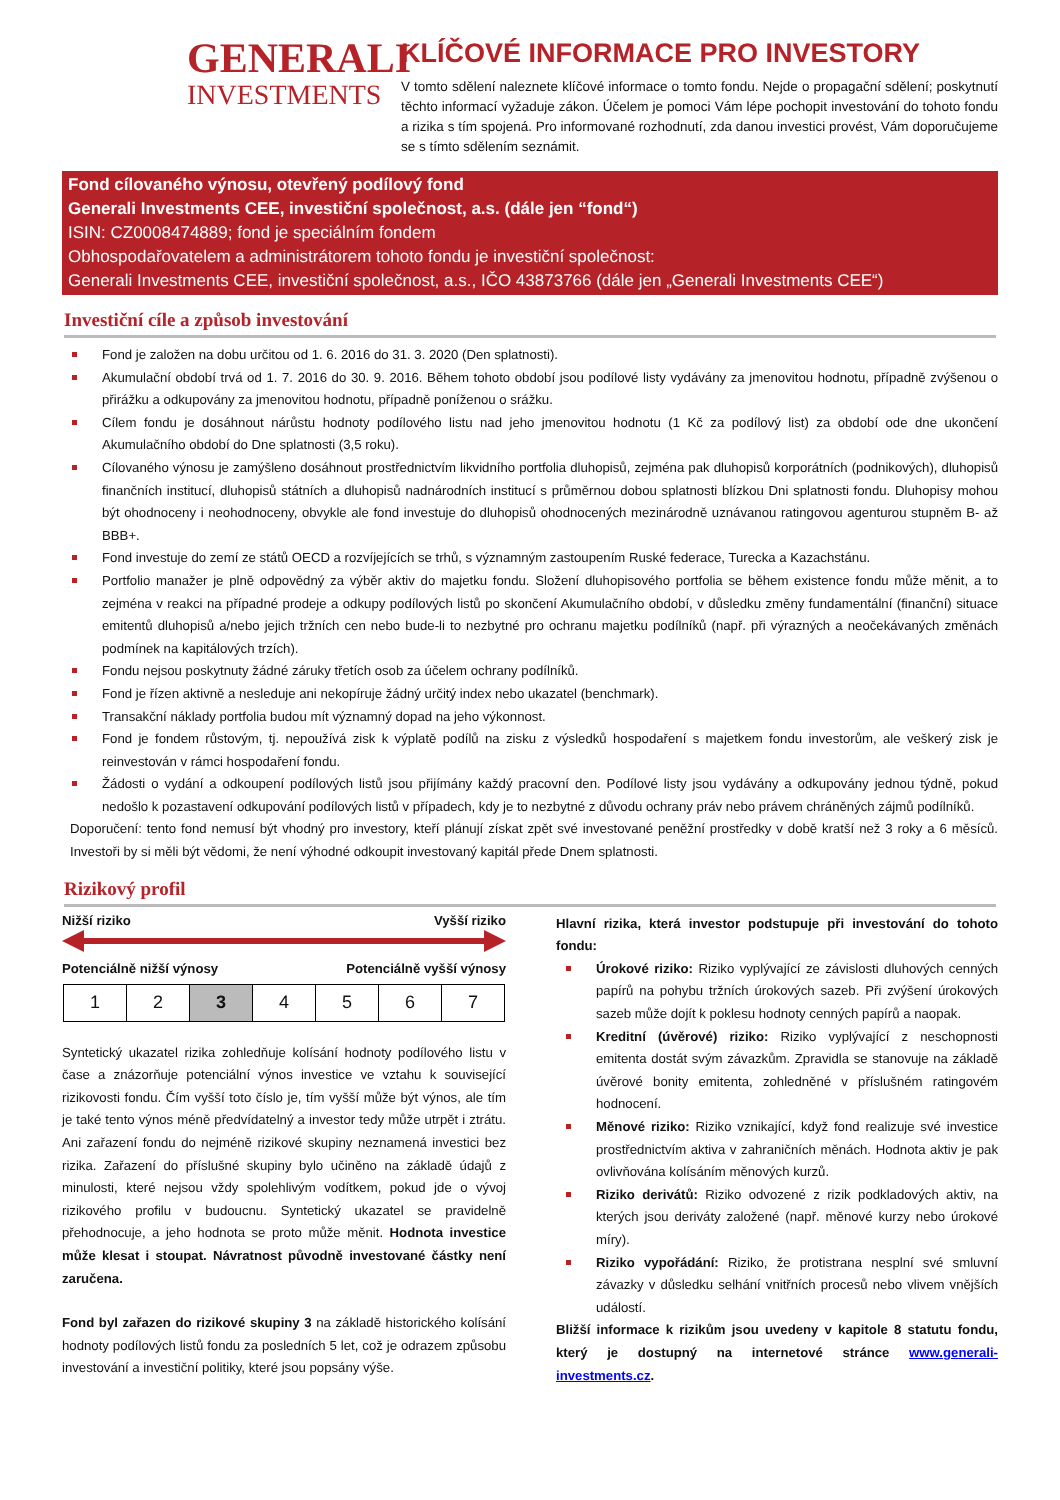GENERALI
INVESTMENTS
KLÍČOVÉ INFORMACE PRO INVESTORY
V tomto sdělení naleznete klíčové informace o tomto fondu. Nejde o propagační sdělení; poskytnutí těchto informací vyžaduje zákon. Účelem je pomoci Vám lépe pochopit investování do tohoto fondu a rizika s tím spojená. Pro informované rozhodnutí, zda danou investici provést, Vám doporučujeme se s tímto sdělením seznámit.
Fond cílovaného výnosu, otevřený podílový fond
Generali Investments CEE, investiční společnost, a.s. (dále jen “fond“)
ISIN: CZ0008474889; fond je speciálním fondem
Obhospodařovatelem a administrátorem tohoto fondu je investiční společnost:
Generali Investments CEE, investiční společnost, a.s., IČO 43873766 (dále jen „Generali Investments CEE“)
Investiční cíle a způsob investování
Fond je založen na dobu určitou od 1. 6. 2016 do 31. 3. 2020 (Den splatnosti).
Akumulační období trvá od 1. 7. 2016 do 30. 9. 2016. Během tohoto období jsou podílové listy vydávány za jmenovitou hodnotu, případně zvýšenou o přirážku a odkupovány za jmenovitou hodnotu, případně poníženou o srážku.
Cílem fondu je dosáhnout nárůstu hodnoty podílového listu nad jeho jmenovitou hodnotu (1 Kč za podílový list) za období ode dne ukončení Akumulačního období do Dne splatnosti (3,5 roku).
Cílovaného výnosu je zamýšleno dosáhnout prostřednictvím likvidního portfolia dluhopisů, zejména pak dluhopisů korporátních (podnikových), dluhopisů finančních institucí, dluhopisů státních a dluhopisů nadnárodních institucí s průměrnou dobou splatnosti blízkou Dni splatnosti fondu. Dluhopisy mohou být ohodnoceny i neohodnoceny, obvykle ale fond investuje do dluhopisů ohodnocených mezinárodně uznávanou ratingovou agenturou stupněm B- až BBB+.
Fond investuje do zemí ze států OECD a rozvíjejících se trhů, s významným zastoupením Ruské federace, Turecka a Kazachstánu.
Portfolio manažer je plně odpovědný za výběr aktiv do majetku fondu. Složení dluhopisového portfolia se během existence fondu může měnit, a to zejména v reakci na případné prodeje a odkupy podílových listů po skončení Akumulačního období, v důsledku změny fundamentální (finanční) situace emitentů dluhopisů a/nebo jejich tržních cen nebo bude-li to nezbytné pro ochranu majetku podílníků (např. při výrazných a neočekávaných změnách podmínek na kapitálových trzích).
Fondu nejsou poskytnuty žádné záruky třetích osob za účelem ochrany podílníků.
Fond je řízen aktivně a nesleduje ani nekopíruje žádný určitý index nebo ukazatel (benchmark).
Transakční náklady portfolia budou mít významný dopad na jeho výkonnost.
Fond je fondem růstovým, tj. nepoužívá zisk k výplatě podílů na zisku z výsledků hospodaření s majetkem fondu investorům, ale veškerý zisk je reinvestován v rámci hospodaření fondu.
Žádosti o vydání a odkoupení podílových listů jsou přijímány každý pracovní den. Podílové listy jsou vydávány a odkupovány jednou týdně, pokud nedošlo k pozastavení odkupování podílových listů v případech, kdy je to nezbytné z důvodu ochrany práv nebo právem chráněných zájmů podílníků.
Doporučení: tento fond nemusí být vhodný pro investory, kteří plánují získat zpět své investované peněžní prostředky v době kratší než 3 roky a 6 měsíců. Investoři by si měli být vědomi, že není výhodné odkoupit investovaný kapitál přede Dnem splatnosti.
Rizikový profil
Nižší riziko Vyšší riziko
Potenciálně nižší výnosy Potenciálně vyšší výnosy
| 1 | 2 | 3 | 4 | 5 | 6 | 7 |
Syntetický ukazatel rizika zohledňuje kolísání hodnoty podílového listu v čase a znázorňuje potenciální výnos investice ve vztahu k související rizikovosti fondu. Čím vyšší toto číslo je, tím vyšší může být výnos, ale tím je také tento výnos méně předvídatelný a investor tedy může utrpět i ztrátu. Ani zařazení fondu do nejméně rizikové skupiny neznamená investici bez rizika. Zařazení do příslušné skupiny bylo učiněno na základě údajů z minulosti, které nejsou vždy spolehlivým vodítkem, pokud jde o vývoj rizikového profilu v budoucnu. Syntetický ukazatel se pravidelně přehodnocuje, a jeho hodnota se proto může měnit. Hodnota investice může klesat i stoupat. Návratnost původně investované částky není zaručena.
Fond byl zařazen do rizikové skupiny 3 na základě historického kolísání hodnoty podílových listů fondu za posledních 5 let, což je odrazem způsobu investování a investiční politiky, které jsou popsány výše.
Hlavní rizika, která investor podstupuje při investování do tohoto fondu:
Úrokové riziko: Riziko vyplývající ze závislosti dluhových cenných papírů na pohybu tržních úrokových sazeb. Při zvýšení úrokových sazeb může dojít k poklesu hodnoty cenných papírů a naopak.
Kreditní (úvěrové) riziko: Riziko vyplývající z neschopnosti emitenta dostát svým závazkům. Zpravidla se stanovuje na základě úvěrové bonity emitenta, zohledněné v příslušném ratingovém hodnocení.
Měnové riziko: Riziko vznikající, když fond realizuje své investice prostřednictvím aktiva v zahraničních měnách. Hodnota aktiv je pak ovlivňována kolísáním měnových kurzů.
Riziko derivátů: Riziko odvozené z rizik podkladových aktiv, na kterých jsou deriváty založené (např. měnové kurzy nebo úrokové míry).
Riziko vypořádání: Riziko, že protistrana nesplní své smluvní závazky v důsledku selhání vnitřních procesů nebo vlivem vnějších událostí.
Bližší informace k rizikům jsou uvedeny v kapitole 8 statutu fondu, který je dostupný na internetové stránce www.generali-investments.cz.